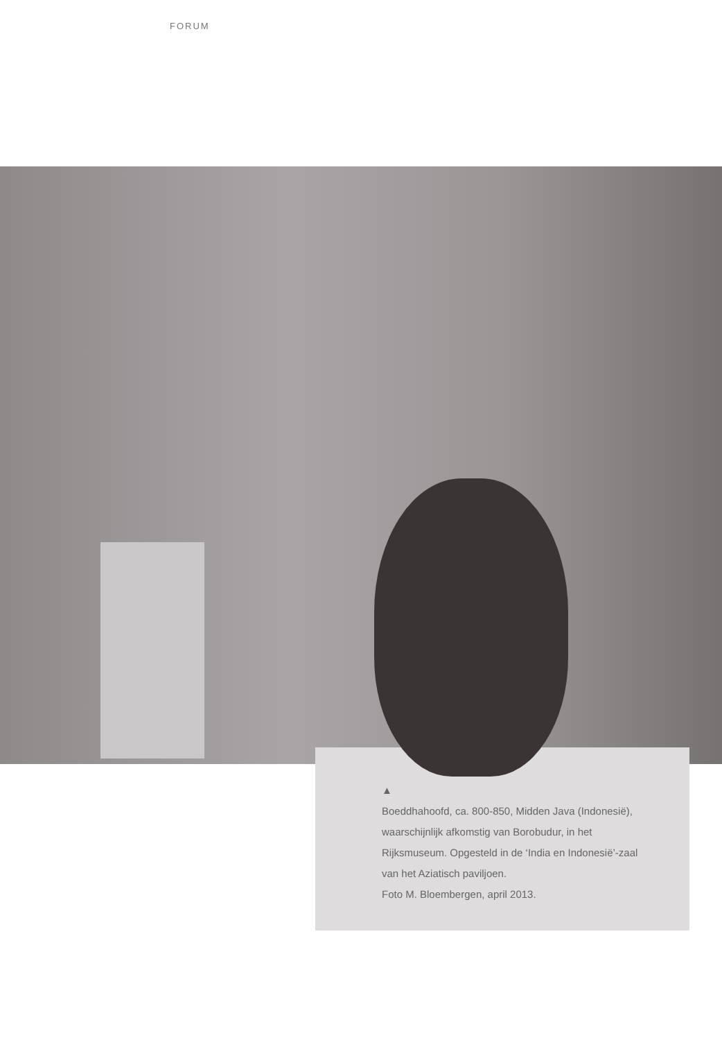FORUM
▲
Boeddhahoofd, ca. 800-850, Midden Java (Indonesië), waarschijnlijk afkomstig van Borobudur, in het Rijksmuseum. Opgesteld in de ‘India en Indonesië’-zaal van het Aziatisch paviljoen.
Foto M. Bloembergen, april 2013.